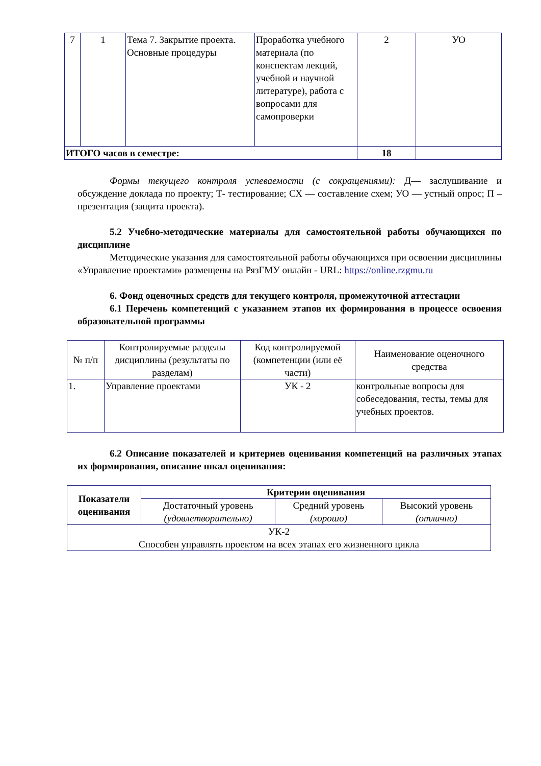| 7 | 1 | Тема 7. Закрытие проекта. Основные процедуры | Проработка учебного материала (по конспектам лекций, учебной и научной литературе), работа с вопросами для самопроверки | 2 | УО |
| ИТОГО часов в семестре: | | | | 18 | |
Формы текущего контроля успеваемости (с сокращениями): Д— заслушивание и обсуждение доклада по проекту; Т- тестирование; СХ — составление схем; УО — устный опрос; П – презентация (защита проекта).
5.2 Учебно-методические материалы для самостоятельной работы обучающихся по дисциплине
Методические указания для самостоятельной работы обучающихся при освоении дисциплины «Управление проектами» размещены на РязГМУ онлайн - URL: https://online.rzgmu.ru
6. Фонд оценочных средств для текущего контроля, промежуточной аттестации
6.1 Перечень компетенций с указанием этапов их формирования в процессе освоения образовательной программы
| № п/п | Контролируемые разделы дисциплины (результаты по разделам) | Код контролируемой (компетенции (или её части) | Наименование оценочного средства |
| 1. | Управление проектами | УК - 2 | контрольные вопросы для собеседования, тесты, темы для учебных проектов. |
6.2 Описание показателей и критериев оценивания компетенций на различных этапах их формирования, описание шкал оценивания:
| Показатели оценивания | Критерии оценивания | | |
| --- | --- | --- | --- |
| | Достаточный уровень (удовлетворительно) | Средний уровень (хорошо) | Высокий уровень (отлично) |
| УК-2 Способен управлять проектом на всех этапах его жизненного цикла | | | |